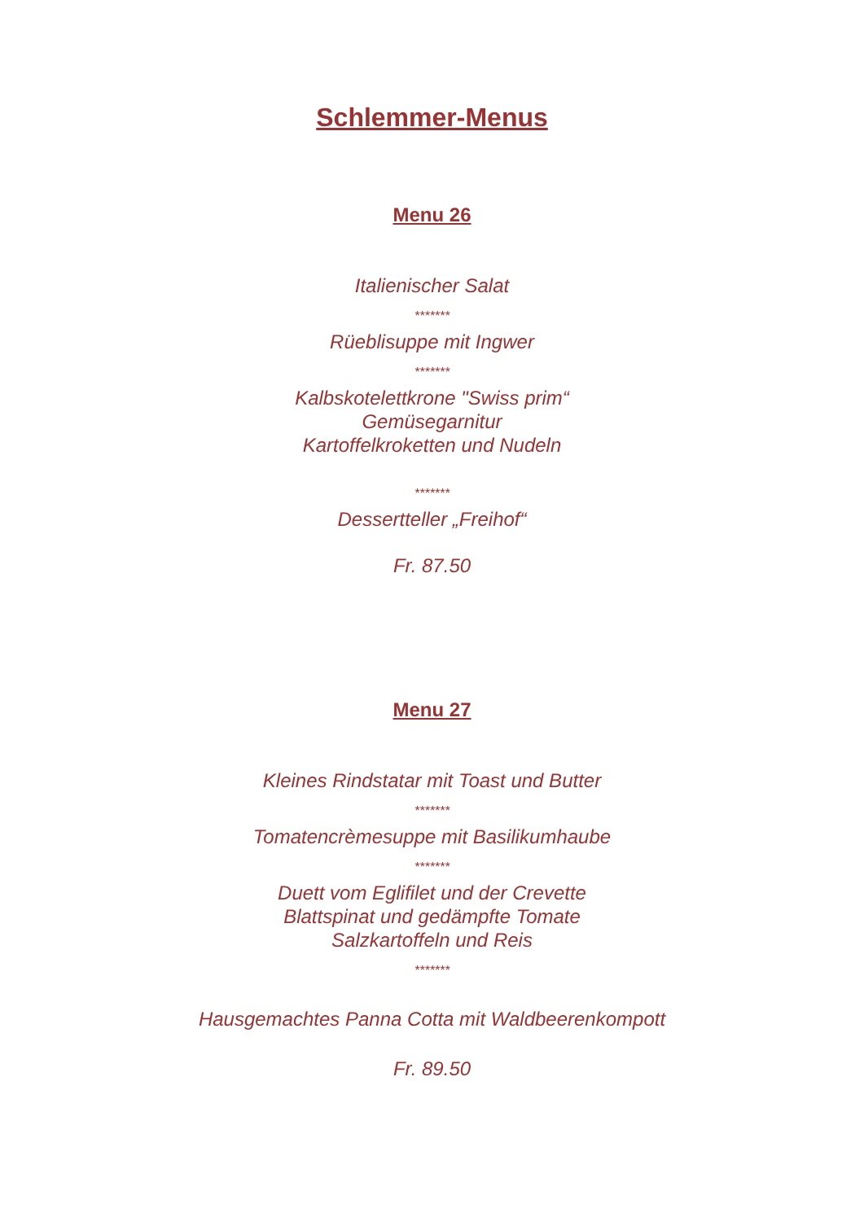Schlemmer-Menus
Menu 26
Italienischer Salat
*******
Rüeblisuppe mit Ingwer
*******
Kalbskotelettkrone "Swiss prim“
Gemüsegarnitur
Kartoffelkroketten und Nudeln
*******
Dessertteller „Freihof“
Fr. 87.50
Menu 27
Kleines Rindstatar mit Toast und Butter
*******
Tomatencrèmesuppe mit Basilikumhaube
*******
Duett vom Eglifilet und der Crevette
Blattspinat und gedämpfte Tomate
Salzkartoffeln und Reis
*******
Hausgemachtes Panna Cotta mit Waldbeerenkompott
Fr. 89.50